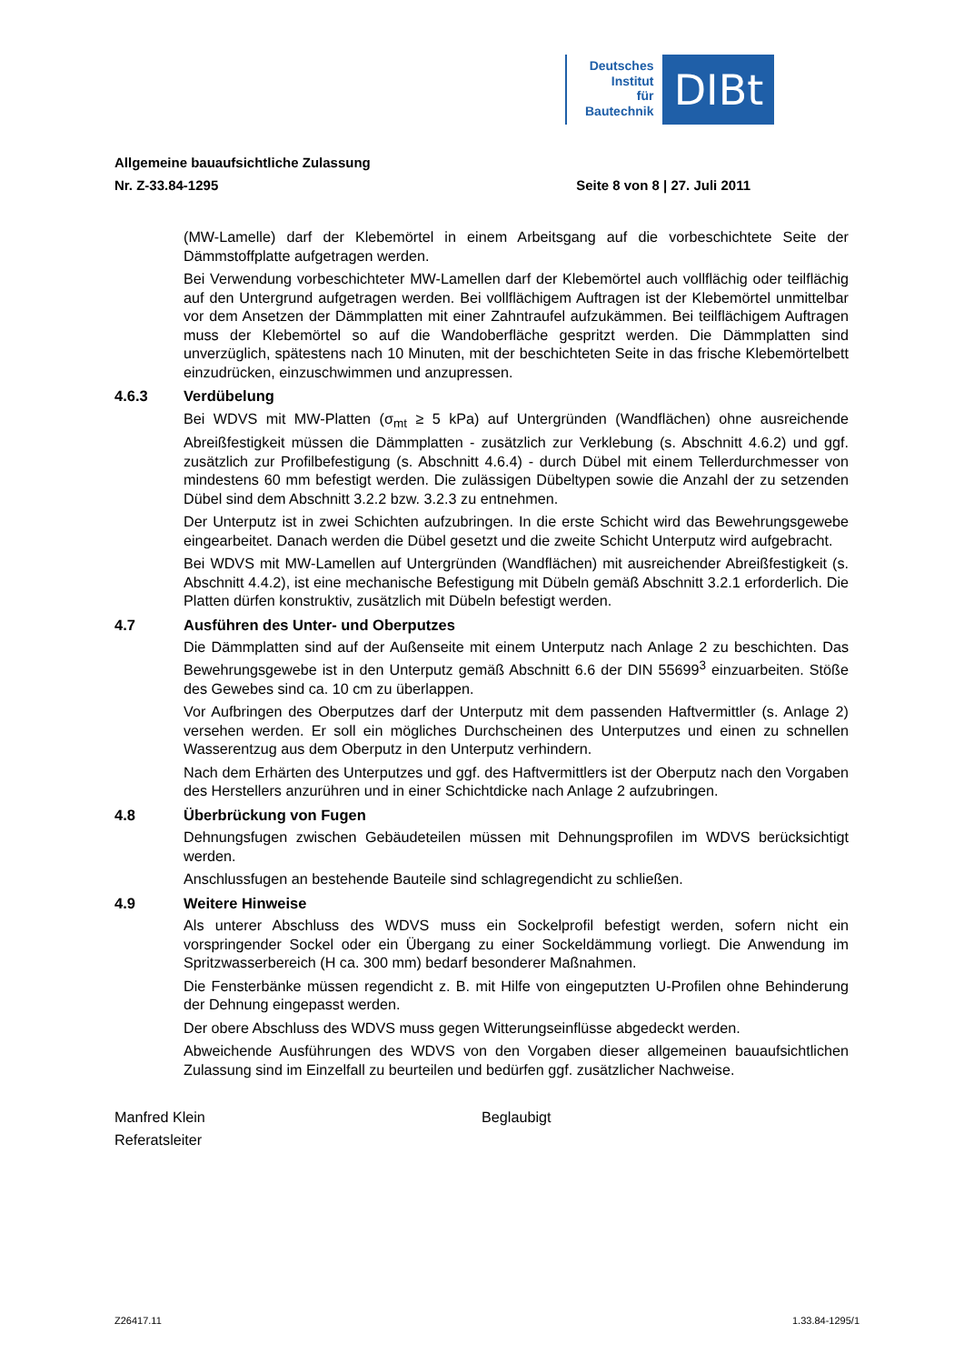Deutsches
Institut
für
Bautechnik
DIBt
Allgemeine bauaufsichtliche Zulassung
Nr. Z-33.84-1295 Seite 8 von 8 | 27. Juli 2011
(MW-Lamelle) darf der Klebemörtel in einem Arbeitsgang auf die vorbeschichtete Seite der Dämmstoffplatte aufgetragen werden.
Bei Verwendung vorbeschichteter MW-Lamellen darf der Klebemörtel auch vollflächig oder teilflächig auf den Untergrund aufgetragen werden. Bei vollflächigem Auftragen ist der Klebemörtel unmittelbar vor dem Ansetzen der Dämmplatten mit einer Zahntraufel aufzukämmen. Bei teilflächigem Auftragen muss der Klebemörtel so auf die Wandoberfläche gespritzt werden. Die Dämmplatten sind unverzüglich, spätestens nach 10 Minuten, mit der beschichteten Seite in das frische Klebemörtelbett einzudrücken, einzuschwimmen und anzupressen.
4.6.3 Verdübelung
Bei WDVS mit MW-Platten (σ<sub>mt</sub> ≥ 5 kPa) auf Untergründen (Wandflächen) ohne ausreichende Abreißfestigkeit müssen die Dämmplatten - zusätzlich zur Verklebung (s. Abschnitt 4.6.2) und ggf. zusätzlich zur Profilbefestigung (s. Abschnitt 4.6.4) - durch Dübel mit einem Tellerdurchmesser von mindestens 60 mm befestigt werden. Die zulässigen Dübeltypen sowie die Anzahl der zu setzenden Dübel sind dem Abschnitt 3.2.2 bzw. 3.2.3 zu entnehmen.
Der Unterputz ist in zwei Schichten aufzubringen. In die erste Schicht wird das Bewehrungsgewebe eingearbeitet. Danach werden die Dübel gesetzt und die zweite Schicht Unterputz wird aufgebracht.
Bei WDVS mit MW-Lamellen auf Untergründen (Wandflächen) mit ausreichender Abreißfestigkeit (s. Abschnitt 4.4.2), ist eine mechanische Befestigung mit Dübeln gemäß Abschnitt 3.2.1 erforderlich. Die Platten dürfen konstruktiv, zusätzlich mit Dübeln befestigt werden.
4.7 Ausführen des Unter- und Oberputzes
Die Dämmplatten sind auf der Außenseite mit einem Unterputz nach Anlage 2 zu beschichten. Das Bewehrungsgewebe ist in den Unterputz gemäß Abschnitt 6.6 der DIN 55699<sup>3</sup> einzuarbeiten. Stöße des Gewebes sind ca. 10 cm zu überlappen.
Vor Aufbringen des Oberputzes darf der Unterputz mit dem passenden Haftvermittler (s. Anlage 2) versehen werden. Er soll ein mögliches Durchscheinen des Unterputzes und einen zu schnellen Wasserentzug aus dem Oberputz in den Unterputz verhindern.
Nach dem Erhärten des Unterputzes und ggf. des Haftvermittlers ist der Oberputz nach den Vorgaben des Herstellers anzurühren und in einer Schichtdicke nach Anlage 2 aufzubringen.
4.8 Überbrückung von Fugen
Dehnungsfugen zwischen Gebäudeteilen müssen mit Dehnungsprofilen im WDVS berücksichtigt werden.
Anschlussfugen an bestehende Bauteile sind schlagregendicht zu schließen.
4.9 Weitere Hinweise
Als unterer Abschluss des WDVS muss ein Sockelprofil befestigt werden, sofern nicht ein vorspringender Sockel oder ein Übergang zu einer Sockeldämmung vorliegt. Die Anwendung im Spritzwasserbereich (H ca. 300 mm) bedarf besonderer Maßnahmen.
Die Fensterbänke müssen regendicht z. B. mit Hilfe von eingeputzten U-Profilen ohne Behinderung der Dehnung eingepasst werden.
Der obere Abschluss des WDVS muss gegen Witterungseinflüsse abgedeckt werden.
Abweichende Ausführungen des WDVS von den Vorgaben dieser allgemeinen bauaufsichtlichen Zulassung sind im Einzelfall zu beurteilen und bedürfen ggf. zusätzlicher Nachweise.
Manfred Klein
Referatsleiter
Beglaubigt
Z26417.11 1.33.84-1295/1